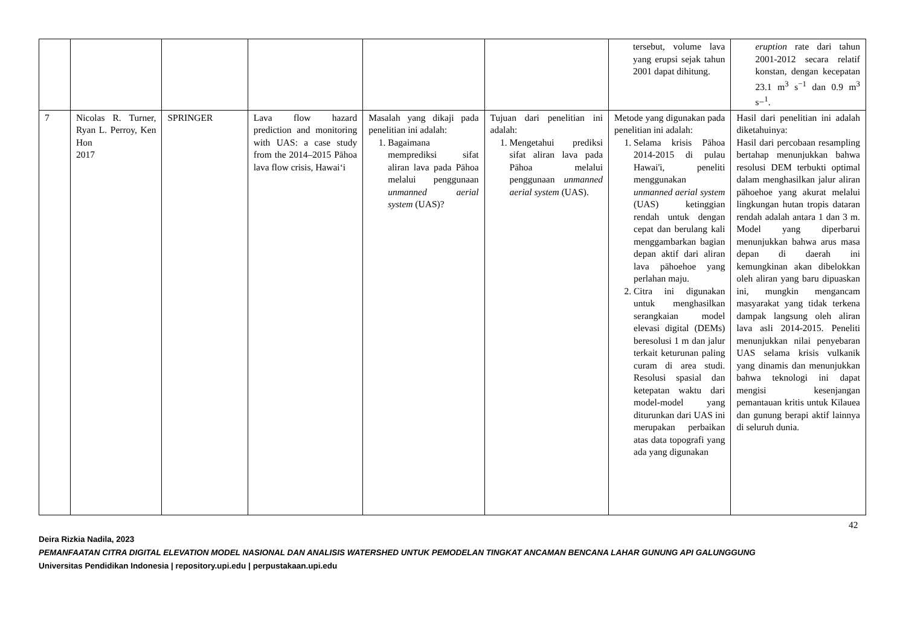| | | | | | | tersebut, volume lava yang erupsi sejak tahun 2001 dapat dihitung. | eruption rate dari tahun 2001-2012 secara relatif konstan, dengan kecepatan 23.1 m<sup>3</sup> s<sup>−1</sup> dan 0.9 m<sup>3</sup> s−<sup>1</sup>. |
| 7 | Nicolas R. Turner, Ryan L. Perroy, Ken Hon 2017 | SPRINGER | Lava flow hazard prediction and monitoring with UAS: a case study from the 2014–2015 Pāhoa lava flow crisis, Hawai‘i | Masalah yang dikaji pada penelitian ini adalah: 1. Bagaimana memprediksi sifat aliran lava pada Pāhoa melalui penggunaan unmanned aerial system (UAS)? | Tujuan dari penelitian ini adalah: 1. Mengetahui prediksi sifat aliran lava pada Pāhoa melalui penggunaan unmanned aerial system (UAS). | Metode yang digunakan pada penelitian ini adalah: 1. Selama krisis Pāhoa 2014-2015 di pulau Hawai'i, peneliti menggunakan unmanned aerial system (UAS) ketinggian rendah untuk dengan cepat dan berulang kali menggambarkan bagian depan aktif dari aliran lava pāhoehoe yang perlahan maju. 2. Citra ini digunakan untuk menghasilkan serangkaian model elevasi digital (DEMs) beresolusi 1 m dan jalur terkait keturunan paling curam di area studi. Resolusi spasial dan ketepatan waktu dari model-model yang diturunkan dari UAS ini merupakan perbaikan atas data topografi yang ada yang digunakan | Hasil dari penelitian ini adalah diketahuinya: Hasil dari percobaan resampling bertahap menunjukkan bahwa resolusi DEM terbukti optimal dalam menghasilkan jalur aliran pāhoehoe yang akurat melalui lingkungan hutan tropis dataran rendah adalah antara 1 dan 3 m. Model yang diperbarui menunjukkan bahwa arus masa depan di daerah ini kemungkinan akan dibelokkan oleh aliran yang baru dipuaskan ini, mungkin mengancam masyarakat yang tidak terkena dampak langsung oleh aliran lava asli 2014-2015. Peneliti menunjukkan nilai penyebaran UAS selama krisis vulkanik yang dinamis dan menunjukkan bahwa teknologi ini dapat mengisi kesenjangan pemantauan kritis untuk Kīlauea dan gunung berapi aktif lainnya di seluruh dunia. |
42
Deira Rizkia Nadila, 2023
PEMANFAATAN CITRA DIGITAL ELEVATION MODEL NASIONAL DAN ANALISIS WATERSHED UNTUK PEMODELAN TINGKAT ANCAMAN BENCANA LAHAR GUNUNG API GALUNGGUNG
Universitas Pendidikan Indonesia | repository.upi.edu | perpustakaan.upi.edu